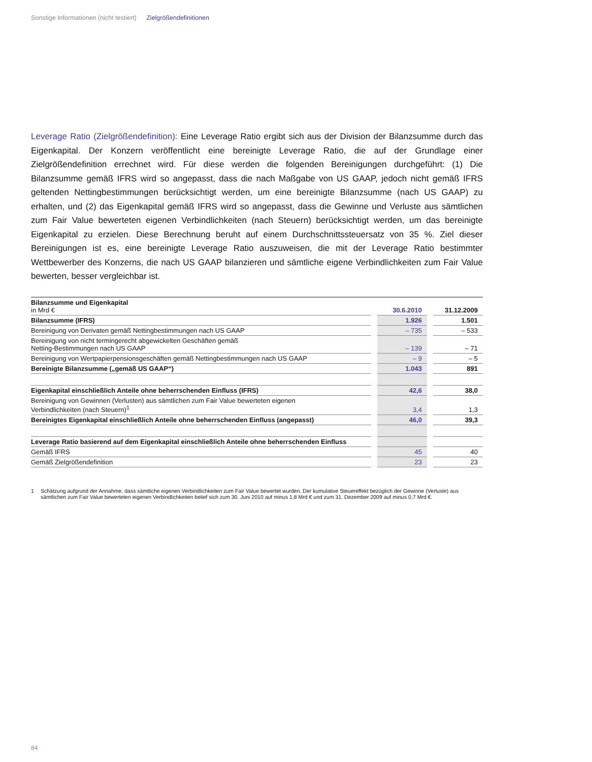Sonstige Informationen (nicht testiert) Zielgrößendefinitionen
Leverage Ratio (Zielgrößendefinition): Eine Leverage Ratio ergibt sich aus der Division der Bilanzsumme durch das Eigenkapital. Der Konzern veröffentlicht eine bereinigte Leverage Ratio, die auf der Grundlage einer Zielgrößendefinition errechnet wird. Für diese werden die folgenden Bereinigungen durchgeführt: (1) Die Bilanzsumme gemäß IFRS wird so angepasst, dass die nach Maßgabe von US GAAP, jedoch nicht gemäß IFRS geltenden Nettingbestimmungen berücksichtigt werden, um eine bereinigte Bilanzsumme (nach US GAAP) zu erhalten, und (2) das Eigenkapital gemäß IFRS wird so angepasst, dass die Gewinne und Verluste aus sämtlichen zum Fair Value bewerteten eigenen Verbindlichkeiten (nach Steuern) berücksichtigt werden, um das bereinigte Eigenkapital zu erzielen. Diese Berechnung beruht auf einem Durchschnittssteuersatz von 35 %. Ziel dieser Bereinigungen ist es, eine bereinigte Leverage Ratio auszuweisen, die mit der Leverage Ratio bestimmter Wettbewerber des Konzerns, die nach US GAAP bilanzieren und sämtliche eigene Verbindlichkeiten zum Fair Value bewerten, besser vergleichbar ist.
| Bilanzsumme und Eigenkapital in Mrd € | | 30.6.2010 | | 31.12.2009 |
| Bilanzsumme (IFRS) | | 1.926 | | 1.501 |
| Bereinigung von Derivaten gemäß Nettingbestimmungen nach US GAAP | | – 735 | | – 533 |
| Bereinigung von nicht termingerecht abgewickelten Geschäften gemäß Netting-Bestimmungen nach US GAAP | | – 139 | | – 71 |
| Bereinigung von Wertpapierpensionsgeschäften gemäß Nettingbestimmungen nach US GAAP | | – 9 | | – 5 |
| Bereinigte Bilanzsumme („gemäß US GAAP“) | | 1.043 | | 891 |
| Eigenkapital einschließlich Anteile ohne beherrschenden Einfluss (IFRS) | | 42,6 | | 38,0 |
| Bereinigung von Gewinnen (Verlusten) aus sämtlichen zum Fair Value bewerteten eigenen Verbindlichkeiten (nach Steuern)<sup>1</sup> | | 3,4 | | 1,3 |
| Bereinigtes Eigenkapital einschließlich Anteile ohne beherrschenden Einfluss (angepasst) | | 46,0 | | 39,3 |
| Leverage Ratio basierend auf dem Eigenkapital einschließlich Anteile ohne beherrschenden Einfluss | | | | |
| Gemäß IFRS | | 45 | | 40 |
| Gemäß Zielgrößendefinition | | 23 | | 23 |
1 Schätzung aufgrund der Annahme, dass sämtliche eigenen Verbindlichkeiten zum Fair Value bewertet wurden. Der kumulative Steuereffekt bezüglich der Gewinne (Verluste) aus sämtlichen zum Fair Value bewerteten eigenen Verbindlichkeiten belief sich zum 30. Juni 2010 auf minus 1,8 Mrd € und zum 31. Dezember 2009 auf minus 0,7 Mrd €.
84